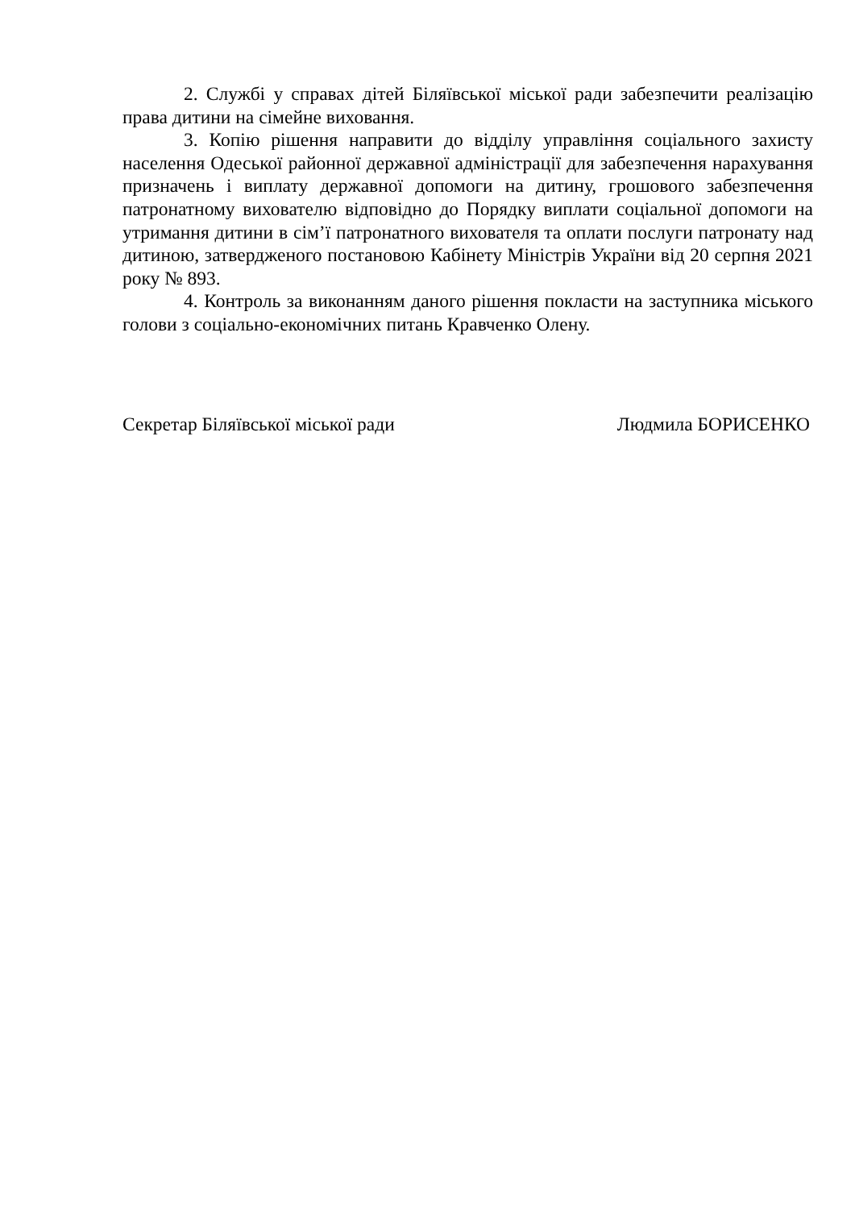2. Службі у справах дітей Біляївської міської ради забезпечити реалізацію права дитини на сімейне виховання.
3. Копію рішення направити до відділу управління соціального захисту населення Одеської районної державної адміністрації для забезпечення нарахування призначень і виплату державної допомоги на дитину, грошового забезпечення патронатному вихователю відповідно до Порядку виплати соціальної допомоги на утримання дитини в сім’ї патронатного вихователя та оплати послуги патронату над дитиною, затвердженого постановою Кабінету Міністрів України від 20 серпня 2021 року № 893.
4. Контроль за виконанням даного рішення покласти на заступника міського голови з соціально-економічних питань Кравченко Олену.
Секретар Біляївської міської ради Людмила БОРИСЕНКО